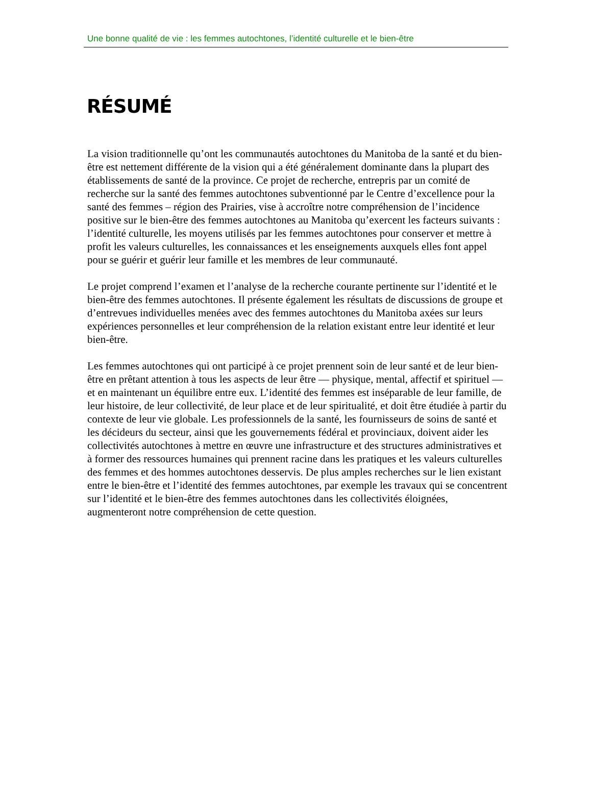Une bonne qualité de vie : les femmes autochtones, l’identité culturelle et le bien-être
RÉSUMÉ
La vision traditionnelle qu’ont les communautés autochtones du Manitoba de la santé et du bien-être est nettement différente de la vision qui a été généralement dominante dans la plupart des établissements de santé de la province. Ce projet de recherche, entrepris par un comité de recherche sur la santé des femmes autochtones subventionné par le Centre d’excellence pour la santé des femmes – région des Prairies, vise à accroître notre compréhension de l’incidence positive sur le bien-être des femmes autochtones au Manitoba qu’exercent les facteurs suivants : l’identité culturelle, les moyens utilisés par les femmes autochtones pour conserver et mettre à profit les valeurs culturelles, les connaissances et les enseignements auxquels elles font appel pour se guérir et guérir leur famille et les membres de leur communauté.
Le projet comprend l’examen et l’analyse de la recherche courante pertinente sur l’identité et le bien-être des femmes autochtones. Il présente également les résultats de discussions de groupe et d’entrevues individuelles menées avec des femmes autochtones du Manitoba axées sur leurs expériences personnelles et leur compréhension de la relation existant entre leur identité et leur bien-être.
Les femmes autochtones qui ont participé à ce projet prennent soin de leur santé et de leur bien-être en prêtant attention à tous les aspects de leur être — physique, mental, affectif et spirituel — et en maintenant un équilibre entre eux. L’identité des femmes est inséparable de leur famille, de leur histoire, de leur collectivité, de leur place et de leur spiritualité, et doit être étudiée à partir du contexte de leur vie globale. Les professionnels de la santé, les fournisseurs de soins de santé et les décideurs du secteur, ainsi que les gouvernements fédéral et provinciaux, doivent aider les collectivités autochtones à mettre en œuvre une infrastructure et des structures administratives et à former des ressources humaines qui prennent racine dans les pratiques et les valeurs culturelles des femmes et des hommes autochtones desservis. De plus amples recherches sur le lien existant entre le bien-être et l’identité des femmes autochtones, par exemple les travaux qui se concentrent sur l’identité et le bien-être des femmes autochtones dans les collectivités éloignées, augmenteront notre compréhension de cette question.